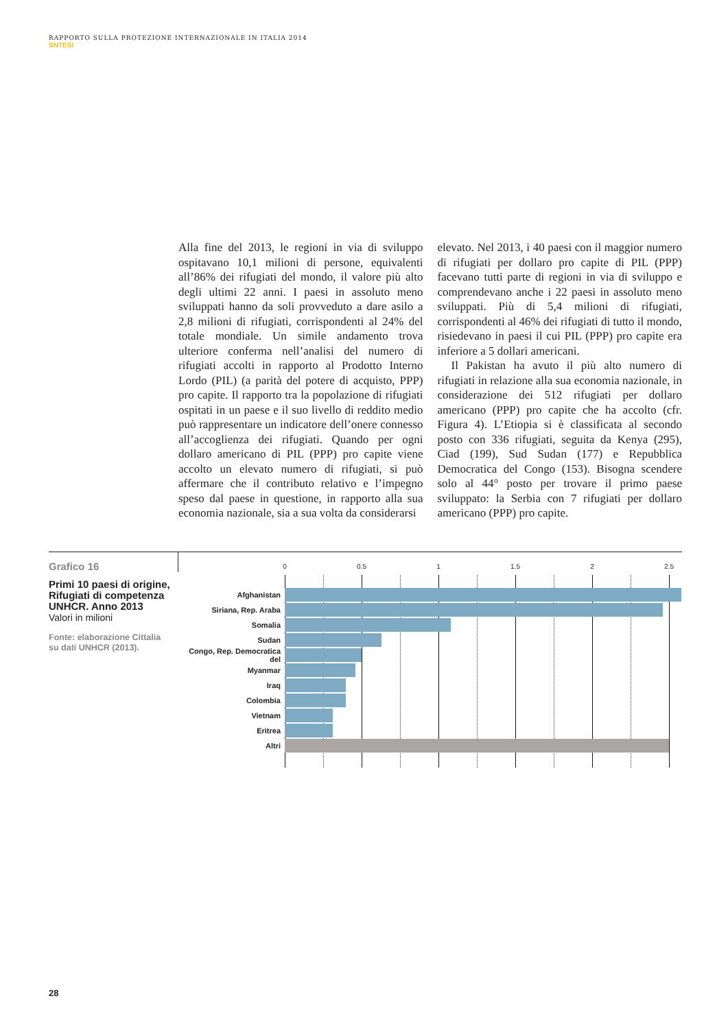RAPPORTO SULLA PROTEZIONE INTERNAZIONALE IN ITALIA 2014
SNTESI
Alla fine del 2013, le regioni in via di sviluppo ospitavano 10,1 milioni di persone, equivalenti all’86% dei rifugiati del mondo, il valore più alto degli ultimi 22 anni. I paesi in assoluto meno sviluppati hanno da soli provveduto a dare asilo a 2,8 milioni di rifugiati, corrispondenti al 24% del totale mondiale. Un simile andamento trova ulteriore conferma nell’analisi del numero di rifugiati accolti in rapporto al Prodotto Interno Lordo (PIL) (a parità del potere di acquisto, PPP) pro capite. Il rapporto tra la popolazione di rifugiati ospitati in un paese e il suo livello di reddito medio può rappresentare un indicatore dell’onere connesso all’accoglienza dei rifugiati. Quando per ogni dollaro americano di PIL (PPP) pro capite viene accolto un elevato numero di rifugiati, si può affermare che il contributo relativo e l’impegno speso dal paese in questione, in rapporto alla sua economia nazionale, sia a sua volta da considerarsi
elevato. Nel 2013, i 40 paesi con il maggior numero di rifugiati per dollaro pro capite di PIL (PPP) facevano tutti parte di regioni in via di sviluppo e comprendevano anche i 22 paesi in assoluto meno sviluppati. Più di 5,4 milioni di rifugiati, corrispondenti al 46% dei rifugiati di tutto il mondo, risiedevano in paesi il cui PIL (PPP) pro capite era inferiore a 5 dollari americani.
Il Pakistan ha avuto il più alto numero di rifugiati in relazione alla sua economia nazionale, in considerazione dei 512 rifugiati per dollaro americano (PPP) pro capite che ha accolto (cfr. Figura 4). L’Etiopia si è classificata al secondo posto con 336 rifugiati, seguita da Kenya (295), Ciad (199), Sud Sudan (177) e Repubblica Democratica del Congo (153). Bisogna scendere solo al 44° posto per trovare il primo paese sviluppato: la Serbia con 7 rifugiati per dollaro americano (PPP) pro capite.
Grafico 16
Primi 10 paesi di origine, Rifugiati di competenza UNHCR. Anno 2013
Valori in milioni
Fonte: elaborazione Cittalia su dati UNHCR (2013).
0 0.5 1 1.5 2 2.5
Afghanistan
Siriana, Rep. Araba
Somalia
Sudan
Congo, Rep. Democratica del
Myanmar
Iraq
Colombia
Vietnam
Eritrea
Altri
28